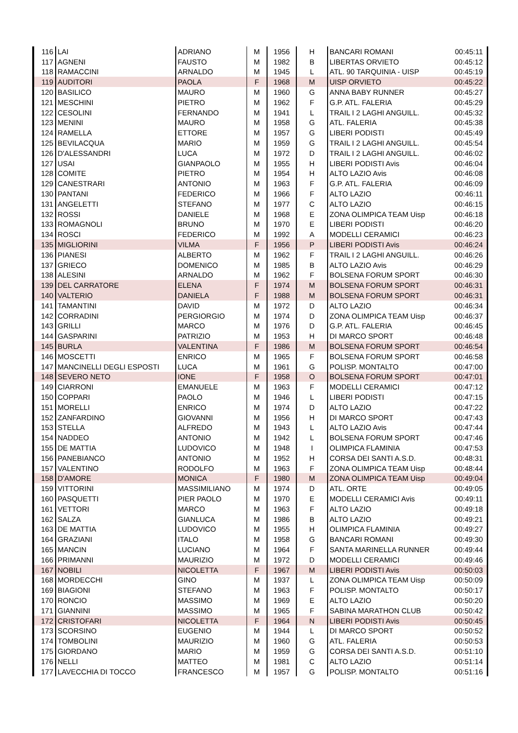| 116 | LAI | ADRIANO | M | 1956 | H | BANCARI ROMANI | 00:45:11 |
| 117 | AGNENI | FAUSTO | M | 1982 | B | LIBERTAS ORVIETO | 00:45:12 |
| 118 | RAMACCINI | ARNALDO | M | 1945 | L | ATL. 90 TARQUINIA - UISP | 00:45:19 |
| 119 | AUDITORI | PAOLA | F | 1968 | M | UISP ORVIETO | 00:45:22 |
| 120 | BASILICO | MAURO | M | 1960 | G | ANNA BABY RUNNER | 00:45:27 |
| 121 | MESCHINI | PIETRO | M | 1962 | F | G.P. ATL. FALERIA | 00:45:29 |
| 122 | CESOLINI | FERNANDO | M | 1941 | L | TRAIL I 2 LAGHI ANGUILL. | 00:45:32 |
| 123 | MENINI | MAURO | M | 1958 | G | ATL. FALERIA | 00:45:38 |
| 124 | RAMELLA | ETTORE | M | 1957 | G | LIBERI PODISTI | 00:45:49 |
| 125 | BEVILACQUA | MARIO | M | 1959 | G | TRAIL I 2 LAGHI ANGUILL. | 00:45:54 |
| 126 | D'ALESSANDRI | LUCA | M | 1972 | D | TRAIL I 2 LAGHI ANGUILL. | 00:46:02 |
| 127 | USAI | GIANPAOLO | M | 1955 | H | LIBERI PODISTI Avis | 00:46:04 |
| 128 | COMITE | PIETRO | M | 1954 | H | ALTO LAZIO Avis | 00:46:08 |
| 129 | CANESTRARI | ANTONIO | M | 1963 | F | G.P. ATL. FALERIA | 00:46:09 |
| 130 | PANTANI | FEDERICO | M | 1966 | F | ALTO LAZIO | 00:46:11 |
| 131 | ANGELETTI | STEFANO | M | 1977 | C | ALTO LAZIO | 00:46:15 |
| 132 | ROSSI | DANIELE | M | 1968 | E | ZONA OLIMPICA TEAM Uisp | 00:46:18 |
| 133 | ROMAGNOLI | BRUNO | M | 1970 | E | LIBERI PODISTI | 00:46:20 |
| 134 | ROSCI | FEDERICO | M | 1992 | A | MODELLI CERAMICI | 00:46:23 |
| 135 | MIGLIORINI | VILMA | F | 1956 | P | LIBERI PODISTI Avis | 00:46:24 |
| 136 | PIANESI | ALBERTO | M | 1962 | F | TRAIL I 2 LAGHI ANGUILL. | 00:46:26 |
| 137 | GRIECO | DOMENICO | M | 1985 | B | ALTO LAZIO Avis | 00:46:29 |
| 138 | ALESINI | ARNALDO | M | 1962 | F | BOLSENA FORUM SPORT | 00:46:30 |
| 139 | DEL CARRATORE | ELENA | F | 1974 | M | BOLSENA FORUM SPORT | 00:46:31 |
| 140 | VALTERIO | DANIELA | F | 1988 | M | BOLSENA FORUM SPORT | 00:46:31 |
| 141 | TAMANTINI | DAVID | M | 1972 | D | ALTO LAZIO | 00:46:34 |
| 142 | CORRADINI | PERGIORGIO | M | 1974 | D | ZONA OLIMPICA TEAM Uisp | 00:46:37 |
| 143 | GRILLI | MARCO | M | 1976 | D | G.P. ATL. FALERIA | 00:46:45 |
| 144 | GASPARINI | PATRIZIO | M | 1953 | H | DI MARCO SPORT | 00:46:48 |
| 145 | BURLA | VALENTINA | F | 1986 | M | BOLSENA FORUM SPORT | 00:46:54 |
| 146 | MOSCETTI | ENRICO | M | 1965 | F | BOLSENA FORUM SPORT | 00:46:58 |
| 147 | MANCINELLI DEGLI ESPOSTI | LUCA | M | 1961 | G | POLISP. MONTALTO | 00:47:00 |
| 148 | SEVERO NETO | IONE | F | 1958 | O | BOLSENA FORUM SPORT | 00:47:01 |
| 149 | CIARRONI | EMANUELE | M | 1963 | F | MODELLI CERAMICI | 00:47:12 |
| 150 | COPPARI | PAOLO | M | 1946 | L | LIBERI PODISTI | 00:47:15 |
| 151 | MORELLI | ENRICO | M | 1974 | D | ALTO LAZIO | 00:47:22 |
| 152 | ZANFARDINO | GIOVANNI | M | 1956 | H | DI MARCO SPORT | 00:47:43 |
| 153 | STELLA | ALFREDO | M | 1943 | L | ALTO LAZIO Avis | 00:47:44 |
| 154 | NADDEO | ANTONIO | M | 1942 | L | BOLSENA FORUM SPORT | 00:47:46 |
| 155 | DE MATTIA | LUDOVICO | M | 1948 | I | OLIMPICA FLAMINIA | 00:47:53 |
| 156 | PANEBIANCO | ANTONIO | M | 1952 | H | CORSA DEI SANTI A.S.D. | 00:48:31 |
| 157 | VALENTINO | RODOLFO | M | 1963 | F | ZONA OLIMPICA TEAM Uisp | 00:48:44 |
| 158 | D'AMORE | MONICA | F | 1980 | M | ZONA OLIMPICA TEAM Uisp | 00:49:04 |
| 159 | VITTORINI | MASSIMILIANO | M | 1974 | D | ATL. ORTE | 00:49:05 |
| 160 | PASQUETTI | PIER PAOLO | M | 1970 | E | MODELLI CERAMICI Avis | 00:49:11 |
| 161 | VETTORI | MARCO | M | 1963 | F | ALTO LAZIO | 00:49:18 |
| 162 | SALZA | GIANLUCA | M | 1986 | B | ALTO LAZIO | 00:49:21 |
| 163 | DE MATTIA | LUDOVICO | M | 1955 | H | OLIMPICA FLAMINIA | 00:49:27 |
| 164 | GRAZIANI | ITALO | M | 1958 | G | BANCARI ROMANI | 00:49:30 |
| 165 | MANCIN | LUCIANO | M | 1964 | F | SANTA MARINELLA RUNNER | 00:49:44 |
| 166 | PRIMANNI | MAURIZIO | M | 1972 | D | MODELLI CERAMICI | 00:49:46 |
| 167 | NOBILI | NICOLETTA | F | 1967 | M | LIBERI PODISTI Avis | 00:50:03 |
| 168 | MORDECCHI | GINO | M | 1937 | L | ZONA OLIMPICA TEAM Uisp | 00:50:09 |
| 169 | BIAGIONI | STEFANO | M | 1963 | F | POLISP. MONTALTO | 00:50:17 |
| 170 | RONCIO | MASSIMO | M | 1969 | E | ALTO LAZIO | 00:50:20 |
| 171 | GIANNINI | MASSIMO | M | 1965 | F | SABINA MARATHON CLUB | 00:50:42 |
| 172 | CRISTOFARI | NICOLETTA | F | 1964 | N | LIBERI PODISTI Avis | 00:50:45 |
| 173 | SCORSINO | EUGENIO | M | 1944 | L | DI MARCO SPORT | 00:50:52 |
| 174 | TOMBOLINI | MAURIZIO | M | 1960 | G | ATL. FALERIA | 00:50:53 |
| 175 | GIORDANO | MARIO | M | 1959 | G | CORSA DEI SANTI A.S.D. | 00:51:10 |
| 176 | NELLI | MATTEO | M | 1981 | C | ALTO LAZIO | 00:51:14 |
| 177 | LAVECCHIA DI TOCCO | FRANCESCO | M | 1957 | G | POLISP. MONTALTO | 00:51:16 |